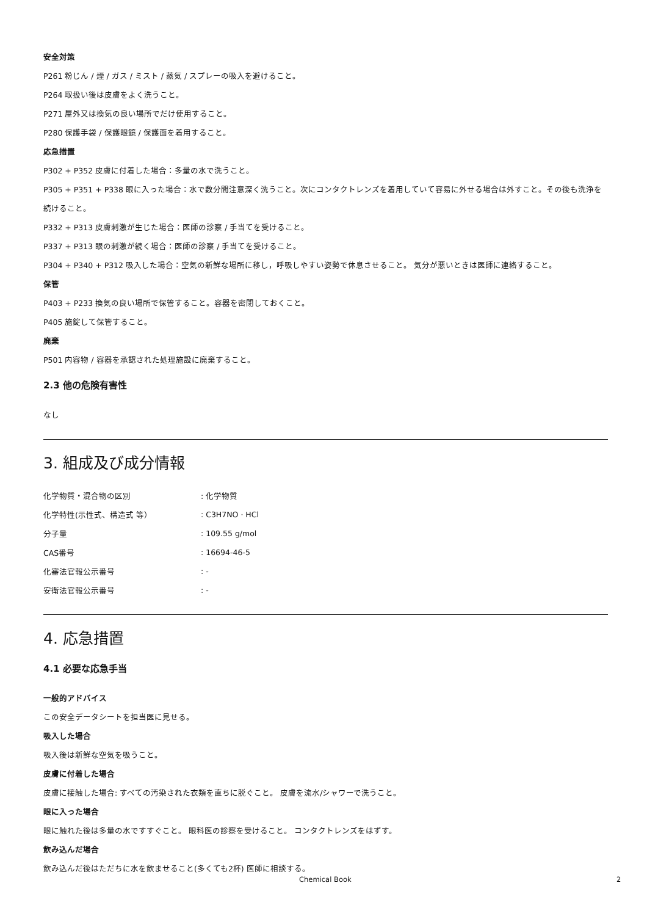安全対策
P261 粉じん / 煙 / ガス / ミスト / 蒸気 / スプレーの吸入を避けること。
P264 取扱い後は皮膚をよく洗うこと。
P271 屋外又は換気の良い場所でだけ使用すること。
P280 保護手袋 / 保護眼鏡 / 保護面を着用すること。
応急措置
P302 + P352 皮膚に付着した場合：多量の水で洗うこと。
P305 + P351 + P338 眼に入った場合：水で数分間注意深く洗うこと。次にコンタクトレンズを着用していて容易に外せる場合は外すこと。その後も洗浄を続けること。
P332 + P313 皮膚刺激が生じた場合：医師の診察 / 手当てを受けること。
P337 + P313 眼の刺激が続く場合：医師の診察 / 手当てを受けること。
P304 + P340 + P312 吸入した場合：空気の新鮮な場所に移し，呼吸しやすい姿勢で休息させること。 気分が悪いときは医師に連絡すること。
保管
P403 + P233 換気の良い場所で保管すること。容器を密閉しておくこと。
P405 施錠して保管すること。
廃棄
P501 内容物 / 容器を承認された処理施設に廃棄すること。
2.3 他の危険有害性
なし
3. 組成及び成分情報
| 化学物質・混合物の区別 | : 化学物質 |
| 化学特性(示性式、構造式 等） | : C3H7NO · HCl |
| 分子量 | : 109.55 g/mol |
| CAS番号 | : 16694-46-5 |
| 化審法官報公示番号 | : - |
| 安衛法官報公示番号 | : - |
4. 応急措置
4.1 必要な応急手当
一般的アドバイス
この安全データシートを担当医に見せる。
吸入した場合
吸入後は新鮮な空気を吸うこと。
皮膚に付着した場合
皮膚に接触した場合: すべての汚染された衣類を直ちに脱ぐこと。 皮膚を流水/シャワーで洗うこと。
眼に入った場合
眼に触れた後は多量の水ですすぐこと。 眼科医の診察を受けること。 コンタクトレンズをはずす。
飲み込んだ場合
飲み込んだ後はただちに水を飲ませること(多くても2杯) 医師に相談する。
Chemical Book 2